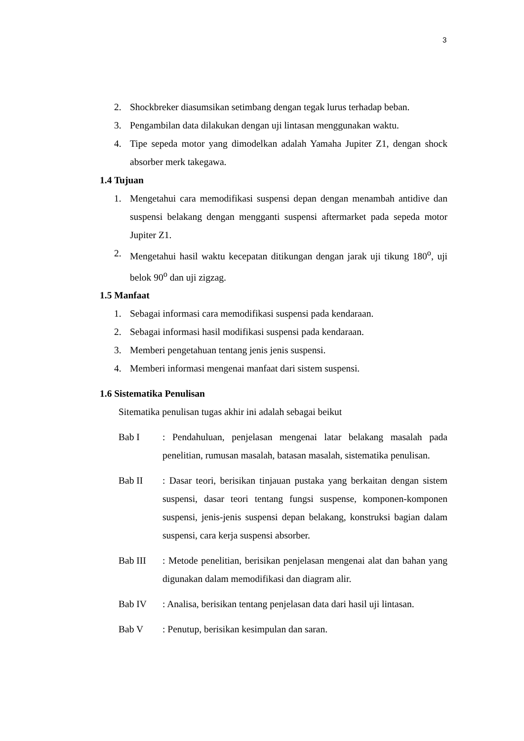3
2. Shockbreker diasumsikan setimbang dengan tegak lurus terhadap beban.
3. Pengambilan data dilakukan dengan uji lintasan menggunakan waktu.
4. Tipe sepeda motor yang dimodelkan adalah Yamaha Jupiter Z1, dengan shock absorber merk takegawa.
1.4 Tujuan
1. Mengetahui cara memodifikasi suspensi depan dengan menambah antidive dan suspensi belakang dengan mengganti suspensi aftermarket pada sepeda motor Jupiter Z1.
2. Mengetahui hasil waktu kecepatan ditikungan dengan jarak uji tikung 180<sup>o</sup>, uji belok 90<sup>o</sup> dan uji zigzag.
1.5 Manfaat
1. Sebagai informasi cara memodifikasi suspensi pada kendaraan.
2. Sebagai informasi hasil modifikasi suspensi pada kendaraan.
3. Memberi pengetahuan tentang jenis jenis suspensi.
4. Memberi informasi mengenai manfaat dari sistem suspensi.
1.6 Sistematika Penulisan
Sitematika penulisan tugas akhir ini adalah sebagai beikut
Bab I: Pendahuluan, penjelasan mengenai latar belakang masalah pada penelitian, rumusan masalah, batasan masalah, sistematika penulisan.
Bab II: Dasar teori, berisikan tinjauan pustaka yang berkaitan dengan sistem suspensi, dasar teori tentang fungsi suspense, komponen-komponen suspensi, jenis-jenis suspensi depan belakang, konstruksi bagian dalam suspensi, cara kerja suspensi absorber.
Bab III: Metode penelitian, berisikan penjelasan mengenai alat dan bahan yang digunakan dalam memodifikasi dan diagram alir.
Bab IV: Analisa, berisikan tentang penjelasan data dari hasil uji lintasan.
Bab V: Penutup, berisikan kesimpulan dan saran.